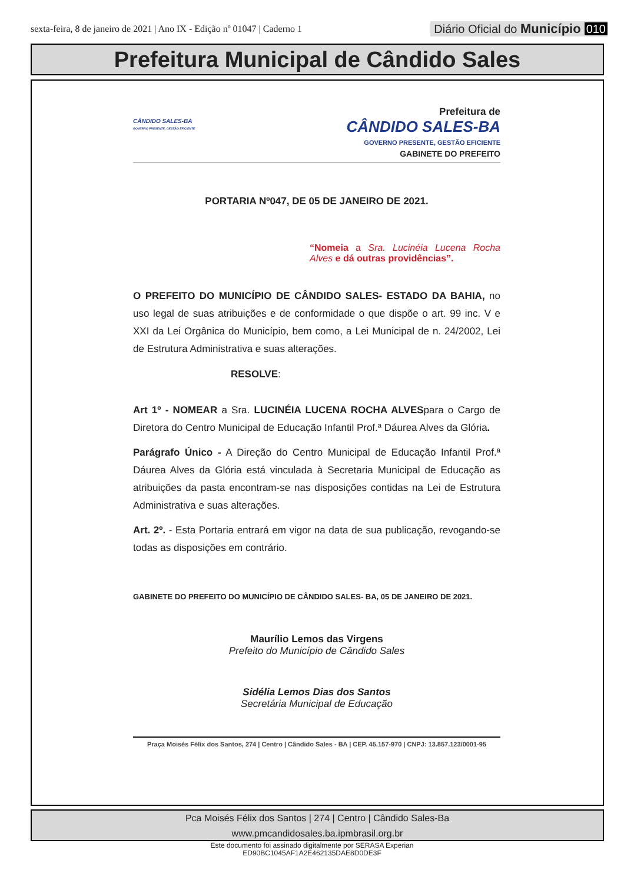sexta-feira, 8 de janeiro de 2021 | Ano IX - Edição nº 01047 | Caderno 1 Diário Oficial do Município 010
Prefeitura Municipal de Cândido Sales
CÂNDIDO SALES-BA
GOVERNO PRESENTE, GESTÃO EFICIENTE
Prefeitura de
CÂNDIDO SALES-BA
GOVERNO PRESENTE, GESTÃO EFICIENTE
GABINETE DO PREFEITO
PORTARIA Nº047, DE 05 DE JANEIRO DE 2021.
“Nomeia a Sra. Lucinéia Lucena Rocha Alves e dá outras providências”.
O PREFEITO DO MUNICÍPIO DE CÂNDIDO SALES- ESTADO DA BAHIA, no uso legal de suas atribuições e de conformidade o que dispõe o art. 99 inc. V e XXI da Lei Orgânica do Município, bem como, a Lei Municipal de n. 24/2002, Lei de Estrutura Administrativa e suas alterações.
RESOLVE:
Art 1º - NOMEAR a Sra. LUCINÉIA LUCENA ROCHA ALVESpara o Cargo de Diretora do Centro Municipal de Educação Infantil Prof.ª Dáurea Alves da Glória.
Parágrafo Único - A Direção do Centro Municipal de Educação Infantil Prof.ª Dáurea Alves da Glória está vinculada à Secretaria Municipal de Educação as atribuições da pasta encontram-se nas disposições contidas na Lei de Estrutura Administrativa e suas alterações.
Art. 2º. - Esta Portaria entrará em vigor na data de sua publicação, revogando-se todas as disposições em contrário.
GABINETE DO PREFEITO DO MUNICÍPIO DE CÂNDIDO SALES- BA, 05 DE JANEIRO DE 2021.
Maurílio Lemos das Virgens
Prefeito do Município de Cândido Sales
Sidélia Lemos Dias dos Santos
Secretária Municipal de Educação
Praça Moisés Félix dos Santos, 274 | Centro | Cândido Sales - BA | CEP. 45.157-970 | CNPJ: 13.857.123/0001-95
Pca Moisés Félix dos Santos | 274 | Centro | Cândido Sales-Ba
www.pmcandidosales.ba.ipmbrasil.org.br
Este documento foi assinado digitalmente por SERASA Experian
ED90BC1045AF1A2E462135DAE8D0DE3F